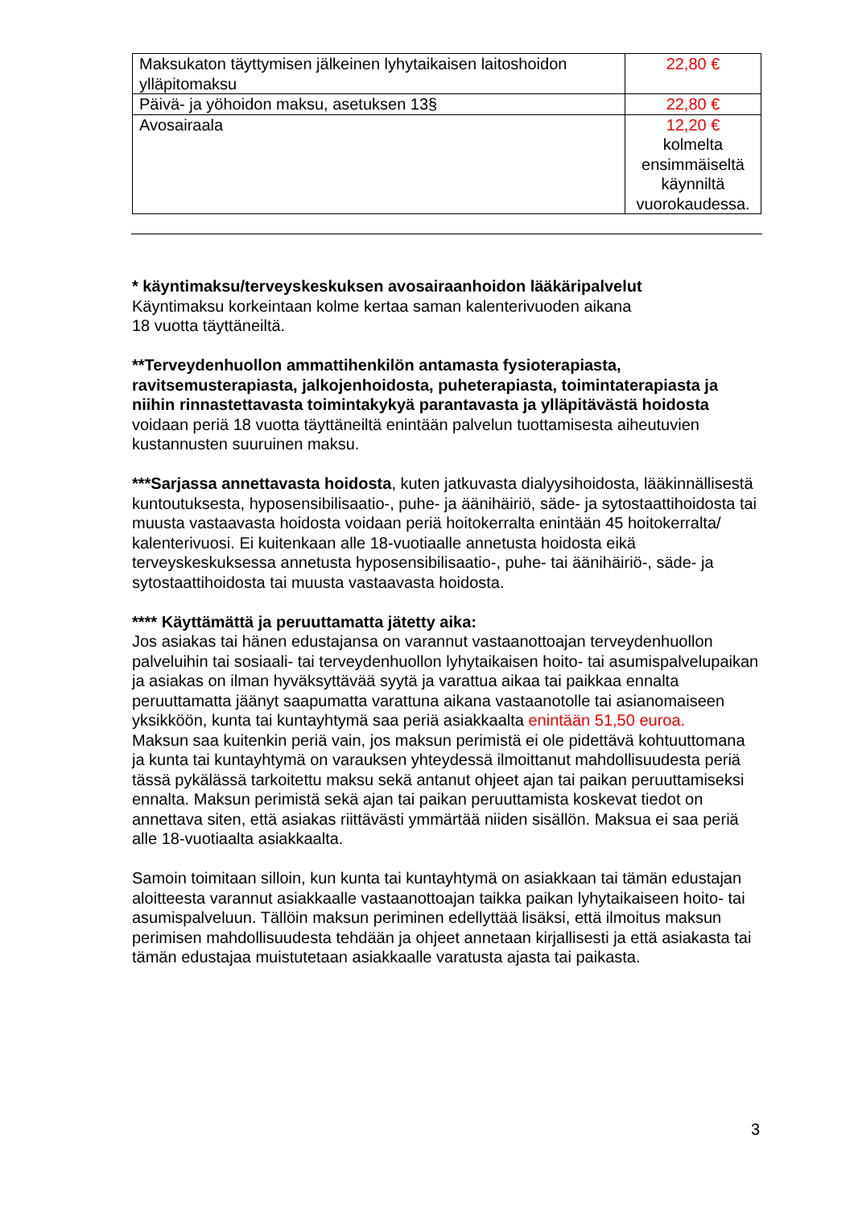| Maksukaton täyttymisen jälkeinen lyhytaikaisen laitoshoidon ylläpitomaksu | 22,80 € |
| Päivä- ja yöhoidon maksu, asetuksen 13§ | 22,80 € |
| Avosairaala | 12,20 € kolmelta ensimmäiseltä käynniltä vuorokaudessa. |
* käyntimaksu/terveyskeskuksen avosairaanhoidon lääkäripalvelut
Käyntimaksu korkeintaan kolme kertaa saman kalenterivuoden aikana
18 vuotta täyttäneiltä.
**Terveydenhuollon ammattihenkilön antamasta fysioterapiasta, ravitsemusterapiasta, jalkojenhoidosta, puheterapiasta, toimintaterapiasta ja niihin rinnastettavasta toimintakykyä parantavasta ja ylläpitävästä hoidosta voidaan periä 18 vuotta täyttäneiltä enintään palvelun tuottamisesta aiheutuvien kustannusten suuruinen maksu.
***Sarjassa annettavasta hoidosta, kuten jatkuvasta dialyysihoidosta, lääkinnällisestä kuntoutuksesta, hyposensibilisaatio-, puhe- ja äänihäiriö, säde- ja sytostaattihoidosta tai muusta vastaavasta hoidosta voidaan periä hoitokerralta enintään 45 hoitokerralta/ kalenterivuosi. Ei kuitenkaan alle 18-vuotiaalle annetusta hoidosta eikä terveyskeskuksessa annetusta hyposensibilisaatio-, puhe- tai äänihäiriö-, säde- ja sytostaattihoidosta tai muusta vastaavasta hoidosta.
**** Käyttämättä ja peruuttamatta jätetty aika:
Jos asiakas tai hänen edustajansa on varannut vastaanottoajan terveydenhuollon palveluihin tai sosiaali- tai terveydenhuollon lyhytaikaisen hoito- tai asumispalvelupaikan ja asiakas on ilman hyväksyttävää syytä ja varattua aikaa tai paikkaa ennalta peruuttamatta jäänyt saapumatta varattuna aikana vastaanotolle tai asianomaiseen yksikköön, kunta tai kuntayhtymä saa periä asiakkaalta enintään 51,50 euroa.
Maksun saa kuitenkin periä vain, jos maksun perimistä ei ole pidettävä kohtuuttomana ja kunta tai kuntayhtymä on varauksen yhteydessä ilmoittanut mahdollisuudesta periä tässä pykälässä tarkoitettu maksu sekä antanut ohjeet ajan tai paikan peruuttamiseksi ennalta. Maksun perimistä sekä ajan tai paikan peruuttamista koskevat tiedot on annettava siten, että asiakas riittävästi ymmärtää niiden sisällön. Maksua ei saa periä alle 18-vuotiaalta asiakkaalta.
Samoin toimitaan silloin, kun kunta tai kuntayhtymä on asiakkaan tai tämän edustajan aloitteesta varannut asiakkaalle vastaanottoajan taikka paikan lyhytaikaiseen hoito- tai asumispalveluun. Tällöin maksun periminen edellyttää lisäksi, että ilmoitus maksun perimisen mahdollisuudesta tehdään ja ohjeet annetaan kirjallisesti ja että asiakasta tai tämän edustajaa muistutetaan asiakkaalle varatusta ajasta tai paikasta.
3